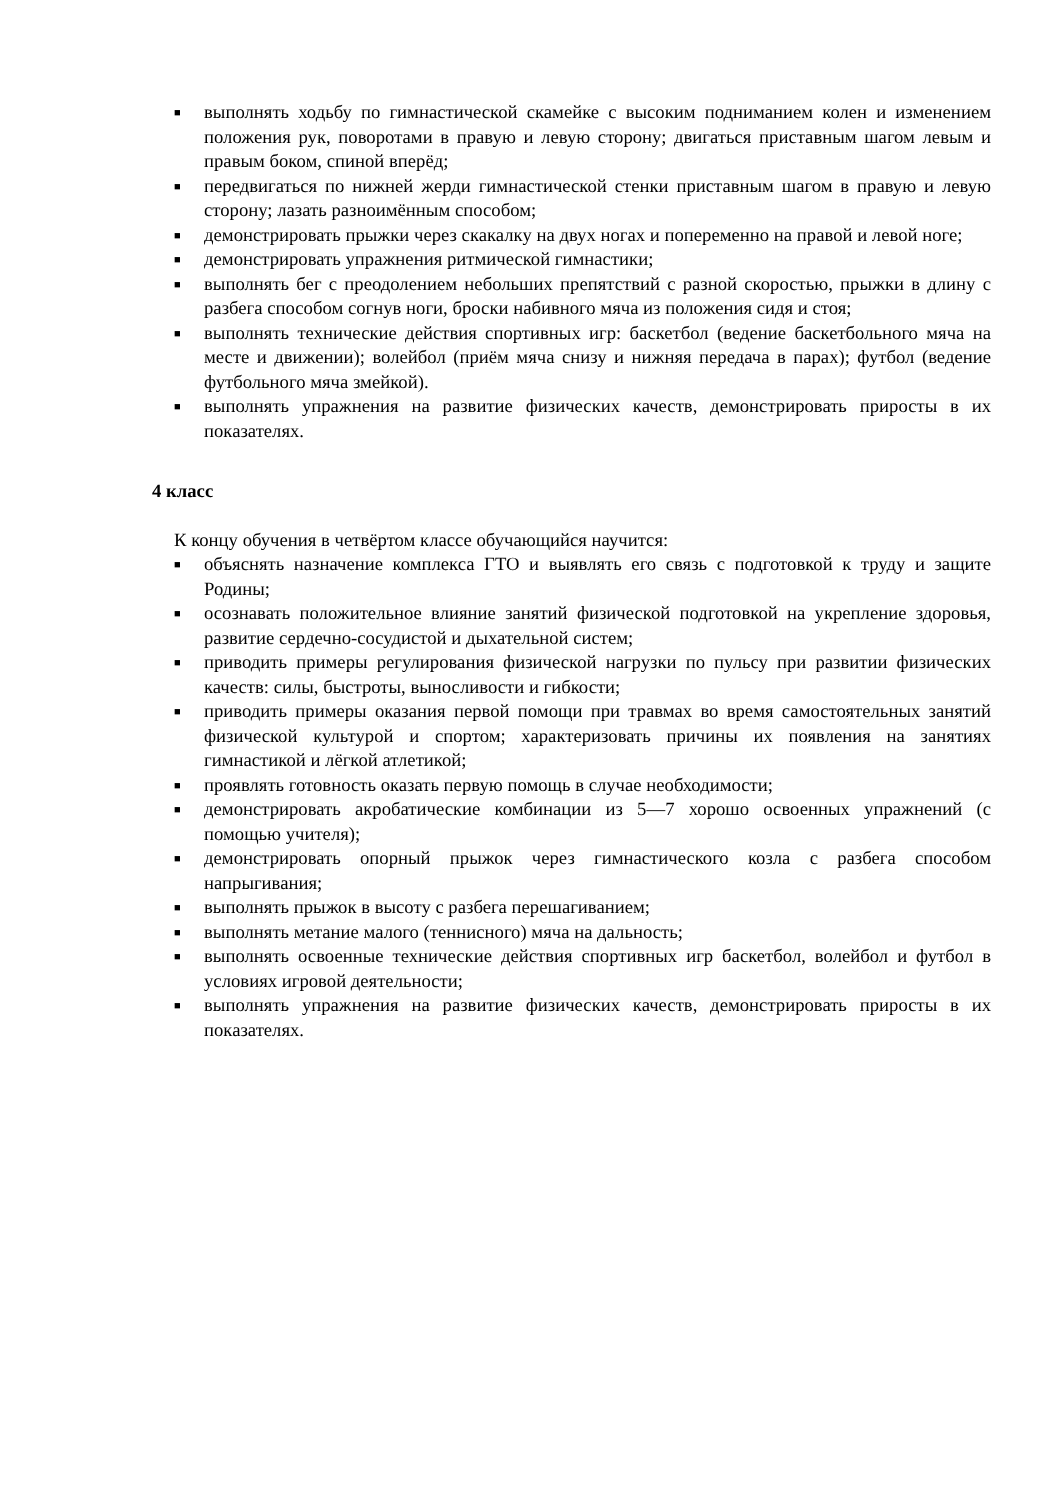■ выполнять ходьбу по гимнастической скамейке с высоким подниманием колен и изменением положения рук, поворотами в правую и левую сторону; двигаться приставным шагом левым и правым боком, спиной вперёд;
■ передвигаться по нижней жерди гимнастической стенки приставным шагом в правую и левую сторону; лазать разноимённым способом;
■ демонстрировать прыжки через скакалку на двух ногах и попеременно на правой и левой ноге;
■ демонстрировать упражнения ритмической гимнастики;
■ выполнять бег с преодолением небольших препятствий с разной скоростью, прыжки в длину с разбега способом согнув ноги, броски набивного мяча из положения сидя и стоя;
■ выполнять технические действия спортивных игр: баскетбол (ведение баскетбольного мяча на месте и движении); волейбол (приём мяча снизу и нижняя передача в парах); футбол (ведение футбольного мяча змейкой).
■ выполнять упражнения на развитие физических качеств, демонстрировать приросты в их показателях.
4 класс
К концу обучения в четвёртом классе обучающийся научится:
■ объяснять назначение комплекса ГТО и выявлять его связь с подготовкой к труду и защите Родины;
■ осознавать положительное влияние занятий физической подготовкой на укрепление здоровья, развитие сердечно-сосудистой и дыхательной систем;
■ приводить примеры регулирования физической нагрузки по пульсу при развитии физических качеств: силы, быстроты, выносливости и гибкости;
■ приводить примеры оказания первой помощи при травмах во время самостоятельных занятий физической культурой и спортом; характеризовать причины их появления на занятиях гимнастикой и лёгкой атлетикой;
■ проявлять готовность оказать первую помощь в случае необходимости;
■ демонстрировать акробатические комбинации из 5—7 хорошо освоенных упражнений (с помощью учителя);
■ демонстрировать опорный прыжок через гимнастического козла с разбега способом напрыгивания;
■ выполнять прыжок в высоту с разбега перешагиванием;
■ выполнять метание малого (теннисного) мяча на дальность;
■ выполнять освоенные технические действия спортивных игр баскетбол, волейбол и футбол в условиях игровой деятельности;
■ выполнять упражнения на развитие физических качеств, демонстрировать приросты в их показателях.